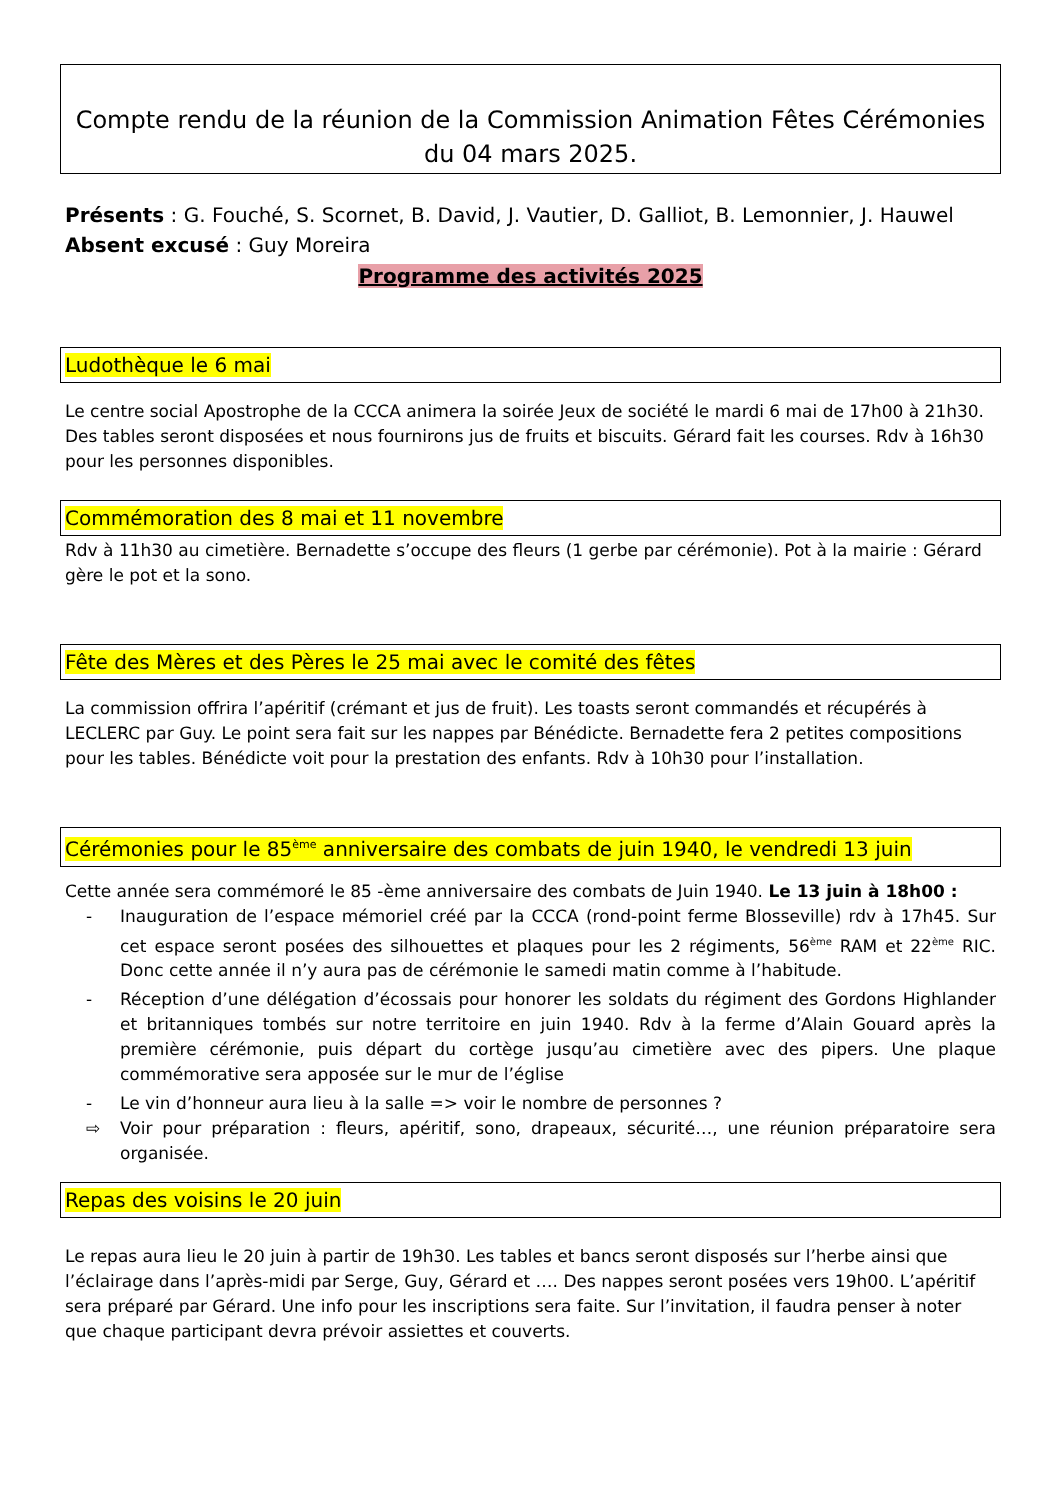Compte rendu de la réunion de la Commission Animation Fêtes Cérémonies
du 04 mars 2025.
Présents : G. Fouché, S. Scornet, B. David, J. Vautier, D. Galliot, B. Lemonnier, J. Hauwel
Absent excusé : Guy Moreira
Programme des activités 2025
Ludothèque le 6 mai
Le centre social Apostrophe de la CCCA animera la soirée Jeux de société le mardi 6 mai de 17h00 à 21h30. Des tables seront disposées et nous fournirons jus de fruits et biscuits. Gérard fait les courses. Rdv à 16h30 pour les personnes disponibles.
Commémoration des 8 mai et 11 novembre
Rdv à 11h30 au cimetière. Bernadette s’occupe des fleurs (1 gerbe par cérémonie). Pot à la mairie : Gérard gère le pot et la sono.
Fête des Mères et des Pères le 25 mai avec le comité des fêtes
La commission offrira l’apéritif (crémant et jus de fruit). Les toasts seront commandés et récupérés à LECLERC par Guy. Le point sera fait sur les nappes par Bénédicte. Bernadette fera 2 petites compositions pour les tables. Bénédicte voit pour la prestation des enfants. Rdv à 10h30 pour l’installation.
Cérémonies pour le 85<sup>ème</sup> anniversaire des combats de juin 1940, le vendredi 13 juin
Cette année sera commémoré le 85 -ème anniversaire des combats de Juin 1940. Le 13 juin à 18h00 :
- Inauguration de l’espace mémoriel créé par la CCCA (rond-point ferme Blosseville) rdv à 17h45. Sur cet espace seront posées des silhouettes et plaques pour les 2 régiments, 56<sup>ème</sup> RAM et 22<sup>ème</sup> RIC. Donc cette année il n’y aura pas de cérémonie le samedi matin comme à l’habitude.
- Réception d’une délégation d’écossais pour honorer les soldats du régiment des Gordons Highlander et britanniques tombés sur notre territoire en juin 1940. Rdv à la ferme d’Alain Gouard après la première cérémonie, puis départ du cortège jusqu’au cimetière avec des pipers. Une plaque commémorative sera apposée sur le mur de l’église
- Le vin d’honneur aura lieu à la salle => voir le nombre de personnes ?
⇨ Voir pour préparation : fleurs, apéritif, sono, drapeaux, sécurité…, une réunion préparatoire sera organisée.
Repas des voisins le 20 juin
Le repas aura lieu le 20 juin à partir de 19h30. Les tables et bancs seront disposés sur l’herbe ainsi que l’éclairage dans l’après-midi par Serge, Guy, Gérard et …. Des nappes seront posées vers 19h00. L’apéritif sera préparé par Gérard. Une info pour les inscriptions sera faite. Sur l’invitation, il faudra penser à noter que chaque participant devra prévoir assiettes et couverts.